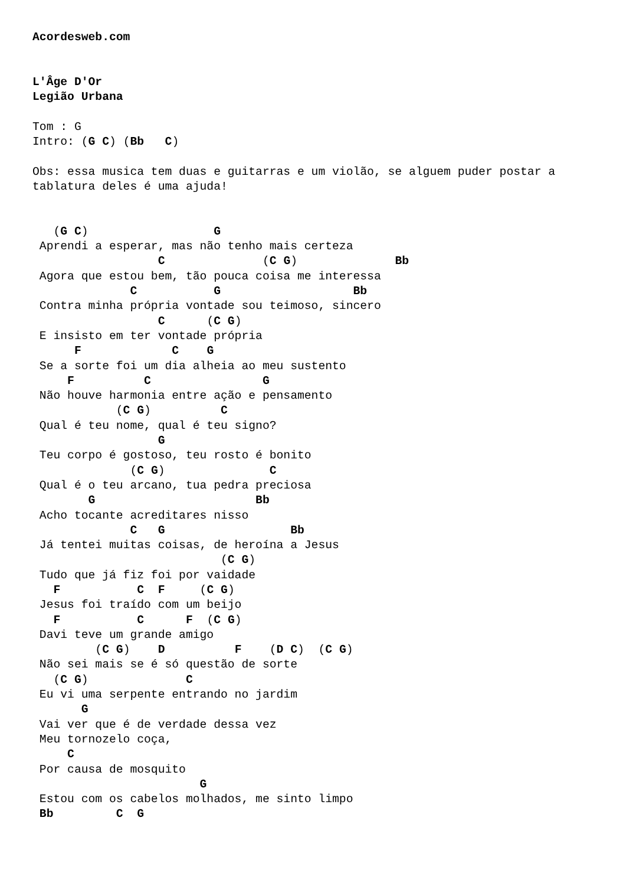Acordesweb.com


L'Âge D'Or
Legião Urbana

Tom : G
Intro: (G C) (Bb   C)

Obs: essa musica tem duas e guitarras e um violão, se alguem puder postar a
tablatura deles é uma ajuda!


   (G C)                  G
 Aprendi a esperar, mas não tenho mais certeza
                  C              (C G)              Bb
 Agora que estou bem, tão pouca coisa me interessa
              C           G                   Bb
 Contra minha própria vontade sou teimoso, sincero
                  C      (C G)
 E insisto em ter vontade própria
      F             C    G
 Se a sorte foi um dia alheia ao meu sustento
     F          C                G
 Não houve harmonia entre ação e pensamento
            (C G)          C
 Qual é teu nome, qual é teu signo?
                  G
 Teu corpo é gostoso, teu rosto é bonito
              (C G)               C
 Qual é o teu arcano, tua pedra preciosa
        G                       Bb
 Acho tocante acreditares nisso
              C   G                  Bb
 Já tentei muitas coisas, de heroína a Jesus
                           (C G)
 Tudo que já fiz foi por vaidade
   F           C  F     (C G)
 Jesus foi traído com um beijo
   F           C      F  (C G)
 Davi teve um grande amigo
         (C G)    D          F    (D C)  (C G)
 Não sei mais se é só questão de sorte
   (C G)              C
 Eu vi uma serpente entrando no jardim
       G
 Vai ver que é de verdade dessa vez
 Meu tornozelo coça,
     C
 Por causa de mosquito
                        G
 Estou com os cabelos molhados, me sinto limpo
 Bb         C  G